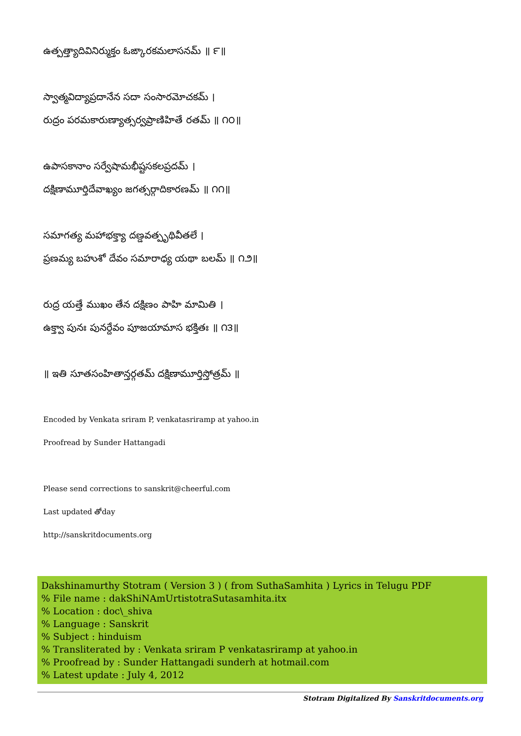ఉత్పత్త్యాదివినిర్ముక్తం ఓఙ్కారకమలాసనమ్ ॥ ౯॥
స్వాత్మవిద్యాప్రదానేన సదా సంసారమోచకమ్ ।
రుద్రం పరమకారుణ్యాత్సర్వప్రాణిహితే రతమ్ ॥ ౧౦॥
ఉపాసకానాం సర్వేషామభీష్టసకలప్రదమ్ ।
దక్షిణామూర్తిదేవాఖ్యం జగత్సర్గాదికారణమ్ ॥ ౧౧॥
సమాగత్య మహాభక్త్యా దణ్డవత్పృథివీతలే ।
ప్రణమ్య బహుశో దేవం సమారాధ్య యథా బలమ్ ॥ ౧౨॥
రుద్ర యత్తే ముఖం తేన దక్షిణం పాహి మామితి ।
ఉక్త్వా పునః పునర్దేవం పూజయామాస భక్తితః ॥ ౧౩॥
॥ ఇతి సూతసంహితాన్తర్గతమ్ దక్షిణామూర్తిస్తోత్రమ్ ॥
Encoded by Venkata sriram P, venkatasriramp at yahoo.in
Proofread by Sunder Hattangadi
Please send corrections to sanskrit@cheerful.com
Last updated తోday
http://sanskritdocuments.org
Dakshinamurthy Stotram ( Version 3 ) ( from SuthaSamhita ) Lyrics in Telugu PDF
% File name : dakShiNAmUrtistotraSutasamhita.itx
% Location : doc\_shiva
% Language : Sanskrit
% Subject : hinduism
% Transliterated by : Venkata sriram P venkatasriramp at yahoo.in
% Proofread by : Sunder Hattangadi sunderh at hotmail.com
% Latest update : July 4, 2012
Stotram Digitalized By Sanskritdocuments.org